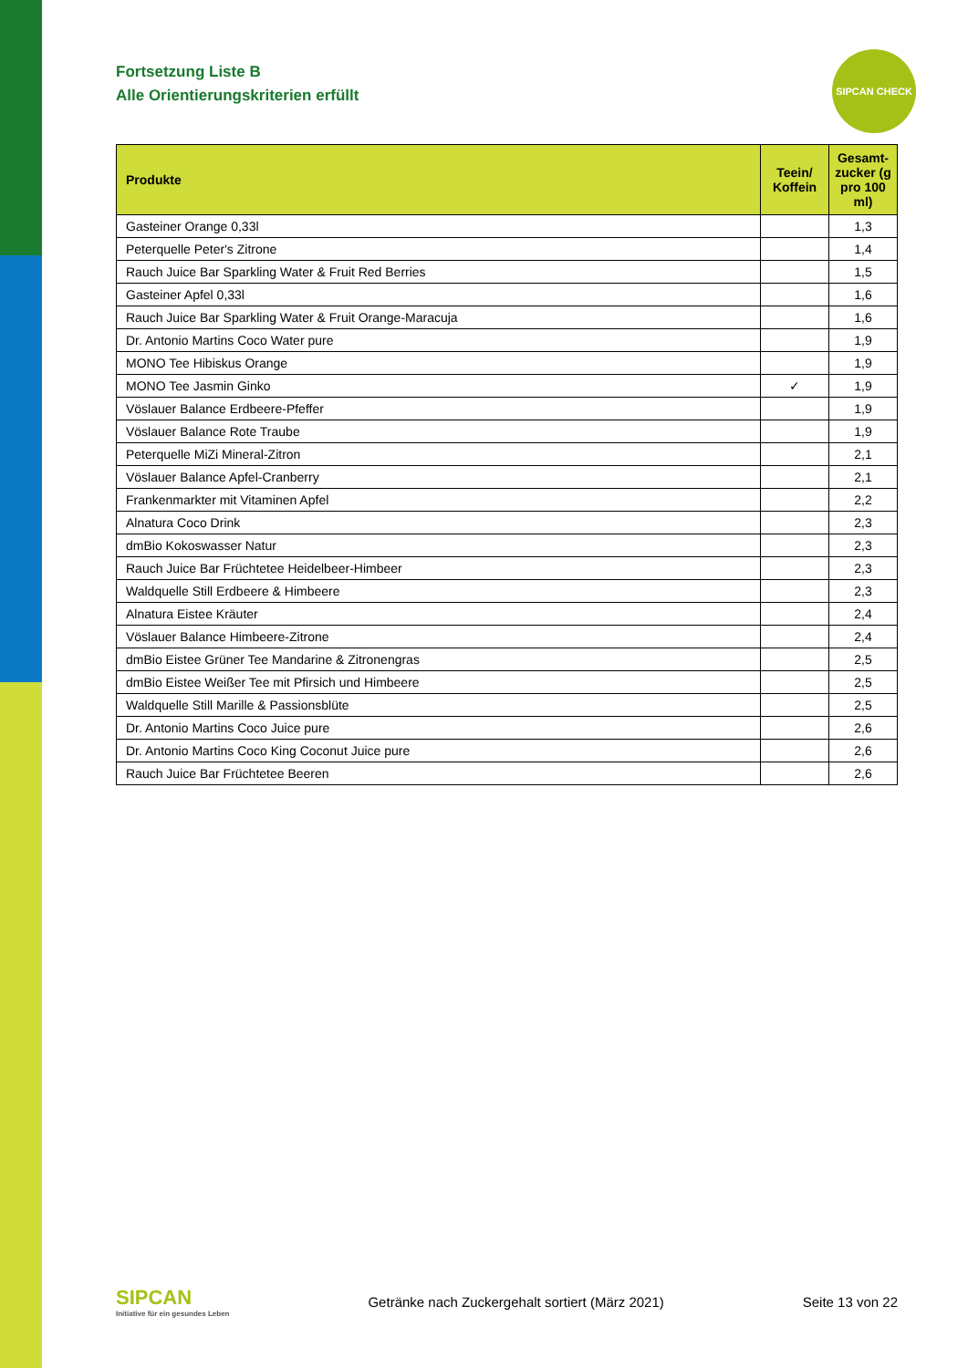SIPCAN CHECK
Fortsetzung Liste B
Alle Orientierungskriterien erfüllt
| Produkte | Teein/ Koffein | Gesamt-zucker (g pro 100 ml) |
| --- | --- | --- |
| Gasteiner Orange 0,33l | | 1,3 |
| Peterquelle Peter's Zitrone | | 1,4 |
| Rauch Juice Bar Sparkling Water & Fruit Red Berries | | 1,5 |
| Gasteiner Apfel 0,33l | | 1,6 |
| Rauch Juice Bar Sparkling Water & Fruit Orange-Maracuja | | 1,6 |
| Dr. Antonio Martins Coco Water pure | | 1,9 |
| MONO Tee Hibiskus Orange | | 1,9 |
| MONO Tee Jasmin Ginko | ✓ | 1,9 |
| Vöslauer Balance Erdbeere-Pfeffer | | 1,9 |
| Vöslauer Balance Rote Traube | | 1,9 |
| Peterquelle MiZi Mineral-Zitron | | 2,1 |
| Vöslauer Balance Apfel-Cranberry | | 2,1 |
| Frankenmarkter mit Vitaminen Apfel | | 2,2 |
| Alnatura Coco Drink | | 2,3 |
| dmBio Kokoswasser Natur | | 2,3 |
| Rauch Juice Bar Früchtetee Heidelbeer-Himbeer | | 2,3 |
| Waldquelle Still Erdbeere & Himbeere | | 2,3 |
| Alnatura Eistee Kräuter | | 2,4 |
| Vöslauer Balance Himbeere-Zitrone | | 2,4 |
| dmBio Eistee Grüner Tee Mandarine & Zitronengras | | 2,5 |
| dmBio Eistee Weißer Tee mit Pfirsich und Himbeere | | 2,5 |
| Waldquelle Still Marille & Passionsblüte | | 2,5 |
| Dr. Antonio Martins Coco Juice pure | | 2,6 |
| Dr. Antonio Martins Coco King Coconut Juice pure | | 2,6 |
| Rauch Juice Bar Früchtetee Beeren | | 2,6 |
SIPCAN
Initiative für ein gesundes Leben
Getränke nach Zuckergehalt sortiert (März 2021)
Seite 13 von 22